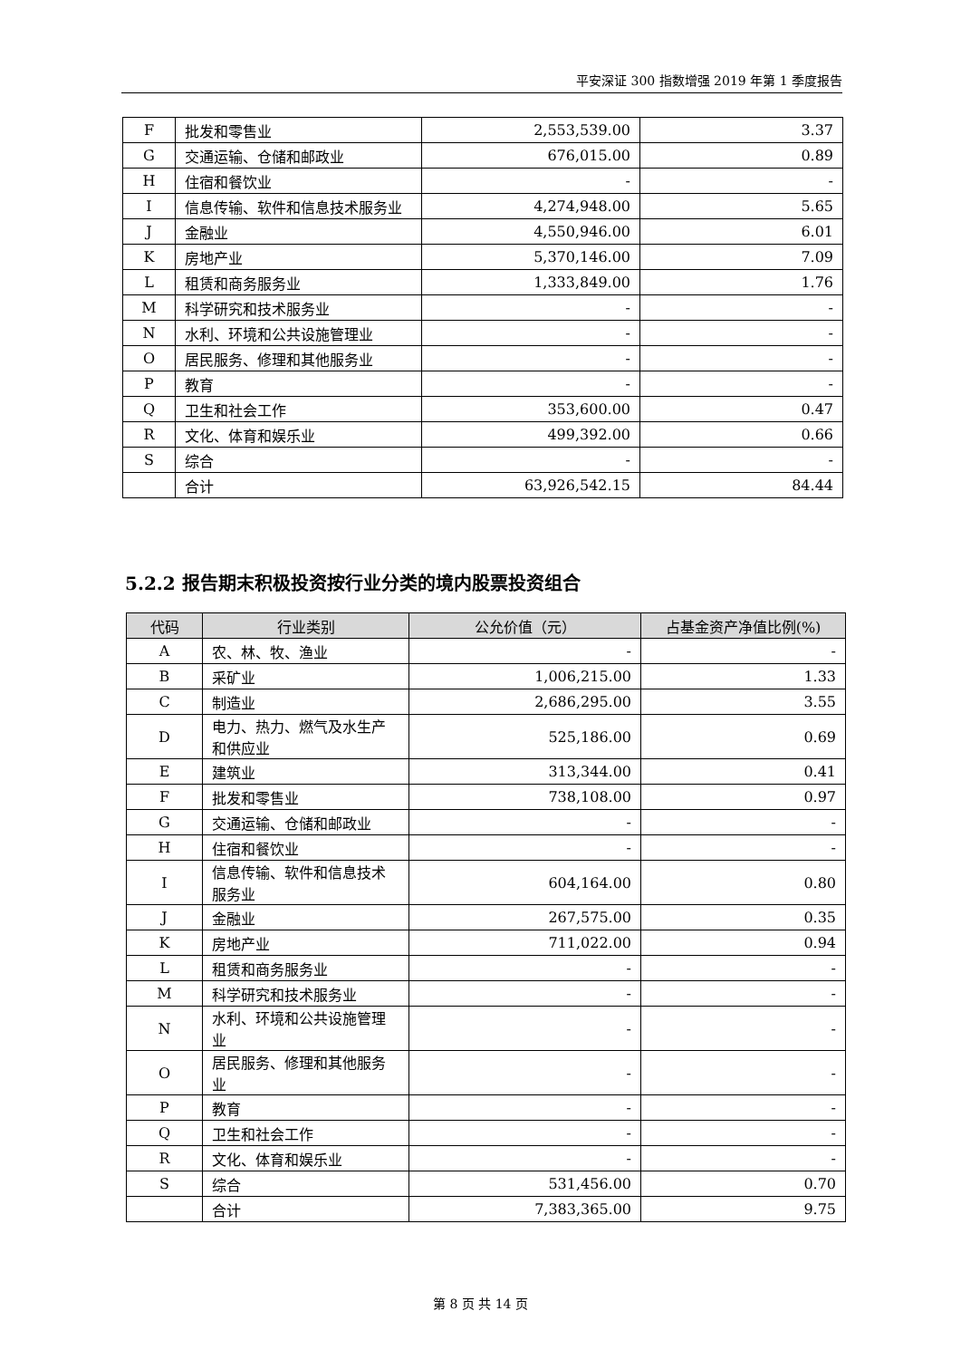平安深证 300 指数增强 2019 年第 1 季度报告
| F | 批发和零售业 | 2,553,539.00 | 3.37 |
| G | 交通运输、仓储和邮政业 | 676,015.00 | 0.89 |
| H | 住宿和餐饮业 | - | - |
| I | 信息传输、软件和信息技术服务业 | 4,274,948.00 | 5.65 |
| J | 金融业 | 4,550,946.00 | 6.01 |
| K | 房地产业 | 5,370,146.00 | 7.09 |
| L | 租赁和商务服务业 | 1,333,849.00 | 1.76 |
| M | 科学研究和技术服务业 | - | - |
| N | 水利、环境和公共设施管理业 | - | - |
| O | 居民服务、修理和其他服务业 | - | - |
| P | 教育 | - | - |
| Q | 卫生和社会工作 | 353,600.00 | 0.47 |
| R | 文化、体育和娱乐业 | 499,392.00 | 0.66 |
| S | 综合 | - | - |
| | 合计 | 63,926,542.15 | 84.44 |
5.2.2 报告期末积极投资按行业分类的境内股票投资组合
| 代码 | 行业类别 | 公允价值（元） | 占基金资产净值比例(%) |
| --- | --- | --- | --- |
| A | 农、林、牧、渔业 | - | - |
| B | 采矿业 | 1,006,215.00 | 1.33 |
| C | 制造业 | 2,686,295.00 | 3.55 |
| D | 电力、热力、燃气及水生产和供应业 | 525,186.00 | 0.69 |
| E | 建筑业 | 313,344.00 | 0.41 |
| F | 批发和零售业 | 738,108.00 | 0.97 |
| G | 交通运输、仓储和邮政业 | - | - |
| H | 住宿和餐饮业 | - | - |
| I | 信息传输、软件和信息技术服务业 | 604,164.00 | 0.80 |
| J | 金融业 | 267,575.00 | 0.35 |
| K | 房地产业 | 711,022.00 | 0.94 |
| L | 租赁和商务服务业 | - | - |
| M | 科学研究和技术服务业 | - | - |
| N | 水利、环境和公共设施管理业 | - | - |
| O | 居民服务、修理和其他服务业 | - | - |
| P | 教育 | - | - |
| Q | 卫生和社会工作 | - | - |
| R | 文化、体育和娱乐业 | - | - |
| S | 综合 | 531,456.00 | 0.70 |
| | 合计 | 7,383,365.00 | 9.75 |
第 8 页 共 14 页